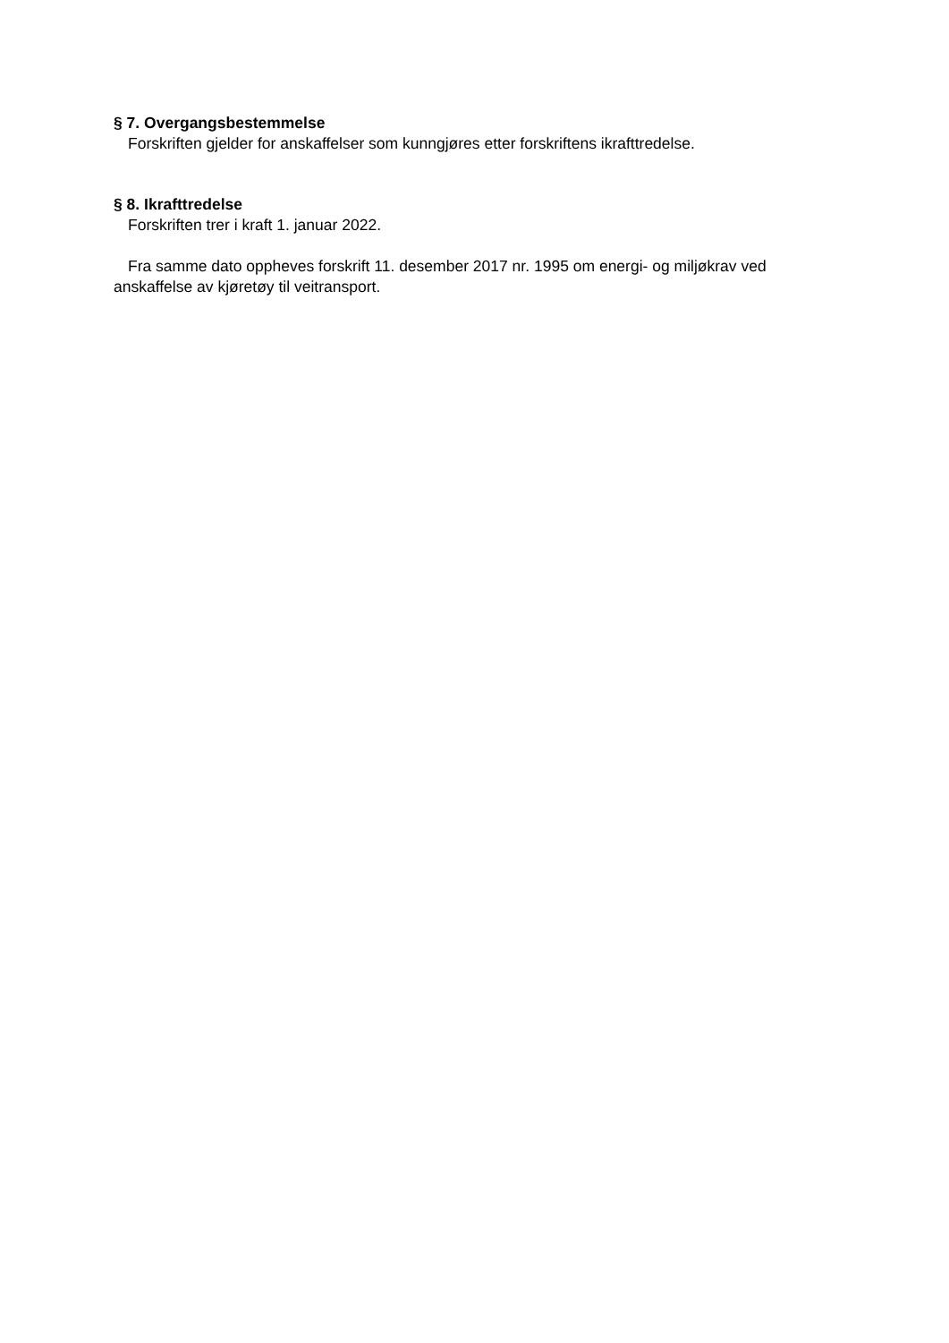§ 7. Overgangsbestemmelse
Forskriften gjelder for anskaffelser som kunngjøres etter forskriftens ikrafttredelse.
§ 8. Ikrafttredelse
Forskriften trer i kraft 1. januar 2022.
Fra samme dato oppheves forskrift 11. desember 2017 nr. 1995 om energi- og miljøkrav ved anskaffelse av kjøretøy til veitransport.